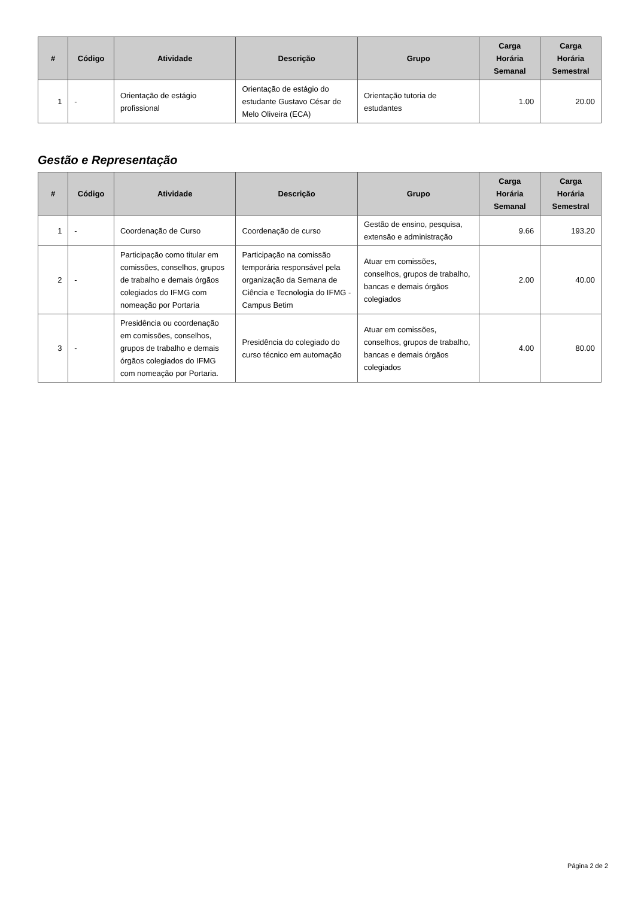| # | Código | Atividade | Descrição | Grupo | Carga Horária Semanal | Carga Horária Semestral |
| --- | --- | --- | --- | --- | --- | --- |
| 1 | - | Orientação de estágio profissional | Orientação de estágio do estudante Gustavo César de Melo Oliveira (ECA) | Orientação tutoria de estudantes | 1.00 | 20.00 |
Gestão e Representação
| # | Código | Atividade | Descrição | Grupo | Carga Horária Semanal | Carga Horária Semestral |
| --- | --- | --- | --- | --- | --- | --- |
| 1 | - | Coordenação de Curso | Coordenação de curso | Gestão de ensino, pesquisa, extensão e administração | 9.66 | 193.20 |
| 2 | - | Participação como titular em comissões, conselhos, grupos de trabalho e demais órgãos colegiados do IFMG com nomeação por Portaria | Participação na comissão temporária responsável pela organização da Semana de Ciência e Tecnologia do IFMG - Campus Betim | Atuar em comissões, conselhos, grupos de trabalho, bancas e demais órgãos colegiados | 2.00 | 40.00 |
| 3 | - | Presidência ou coordenação em comissões, conselhos, grupos de trabalho e demais órgãos colegiados do IFMG com nomeação por Portaria. | Presidência do colegiado do curso técnico em automação | Atuar em comissões, conselhos, grupos de trabalho, bancas e demais órgãos colegiados | 4.00 | 80.00 |
Página 2 de 2